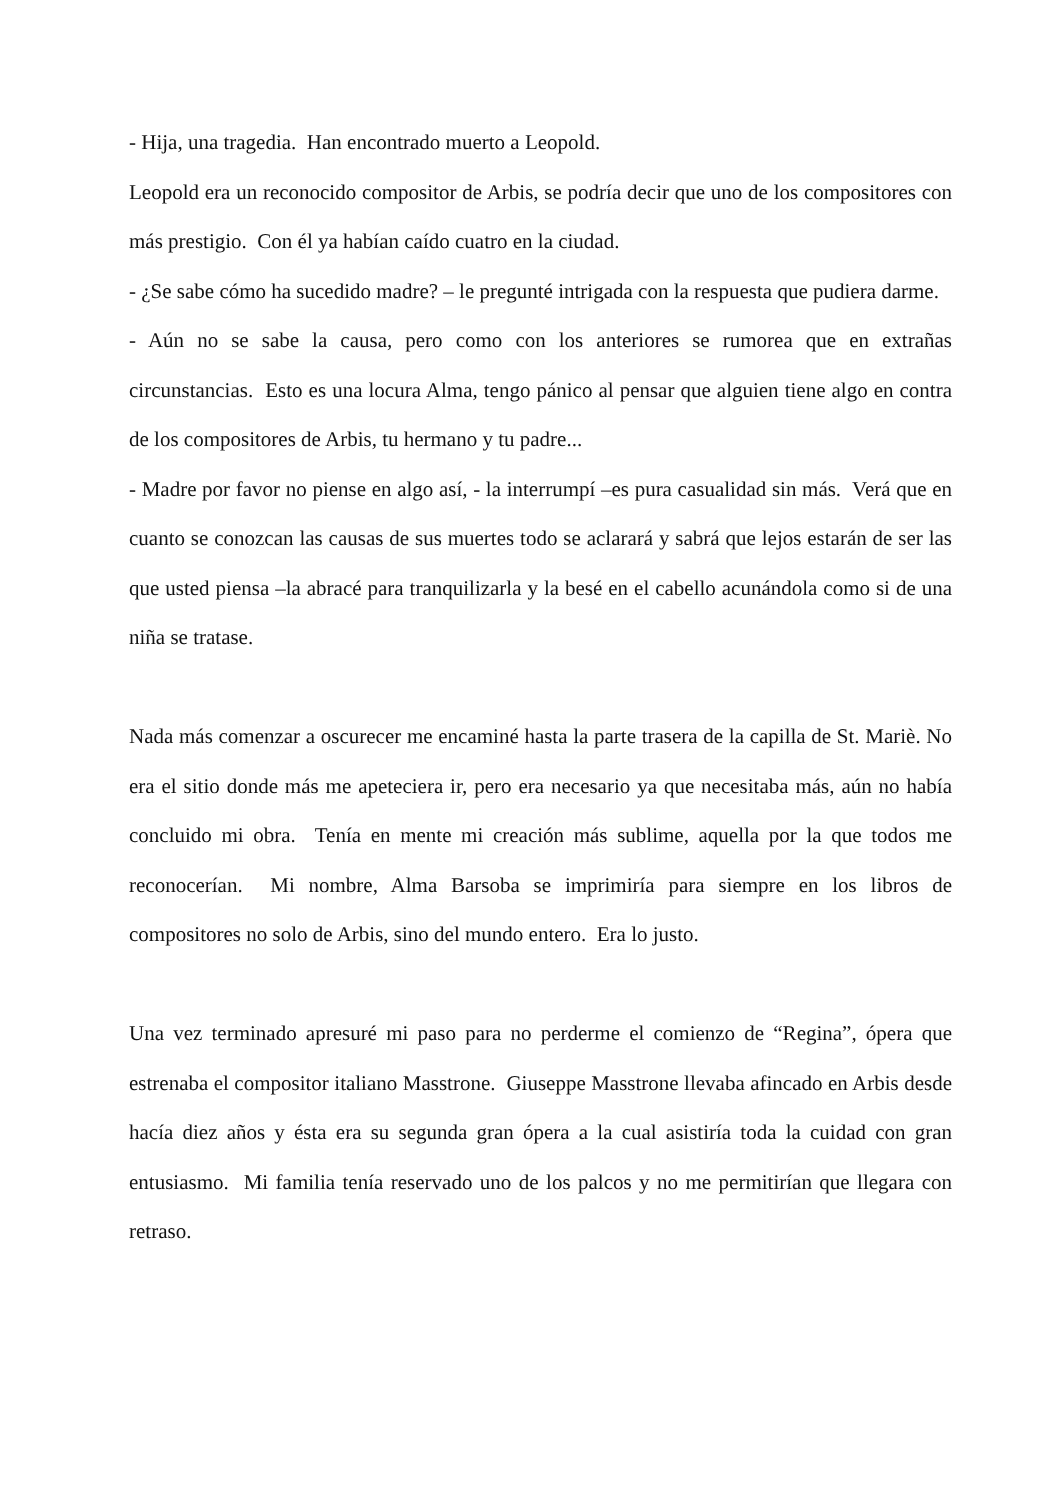- Hija, una tragedia. Han encontrado muerto a Leopold.
Leopold era un reconocido compositor de Arbis, se podría decir que uno de los compositores con más prestigio. Con él ya habían caído cuatro en la ciudad.
- ¿Se sabe cómo ha sucedido madre? – le pregunté intrigada con la respuesta que pudiera darme.
- Aún no se sabe la causa, pero como con los anteriores se rumorea que en extrañas circunstancias. Esto es una locura Alma, tengo pánico al pensar que alguien tiene algo en contra de los compositores de Arbis, tu hermano y tu padre...
- Madre por favor no piense en algo así, - la interrumpí –es pura casualidad sin más. Verá que en cuanto se conozcan las causas de sus muertes todo se aclarará y sabrá que lejos estarán de ser las que usted piensa –la abracé para tranquilizarla y la besé en el cabello acunándola como si de una niña se tratase.
Nada más comenzar a oscurecer me encaminé hasta la parte trasera de la capilla de St. Mariè. No era el sitio donde más me apeteciera ir, pero era necesario ya que necesitaba más, aún no había concluido mi obra. Tenía en mente mi creación más sublime, aquella por la que todos me reconocerían. Mi nombre, Alma Barsoba se imprimiría para siempre en los libros de compositores no solo de Arbis, sino del mundo entero. Era lo justo.
Una vez terminado apresuré mi paso para no perderme el comienzo de “Regina”, ópera que estrenaba el compositor italiano Masstrone. Giuseppe Masstrone llevaba afincado en Arbis desde hacía diez años y ésta era su segunda gran ópera a la cual asistiría toda la cuidad con gran entusiasmo. Mi familia tenía reservado uno de los palcos y no me permitirían que llegara con retraso.